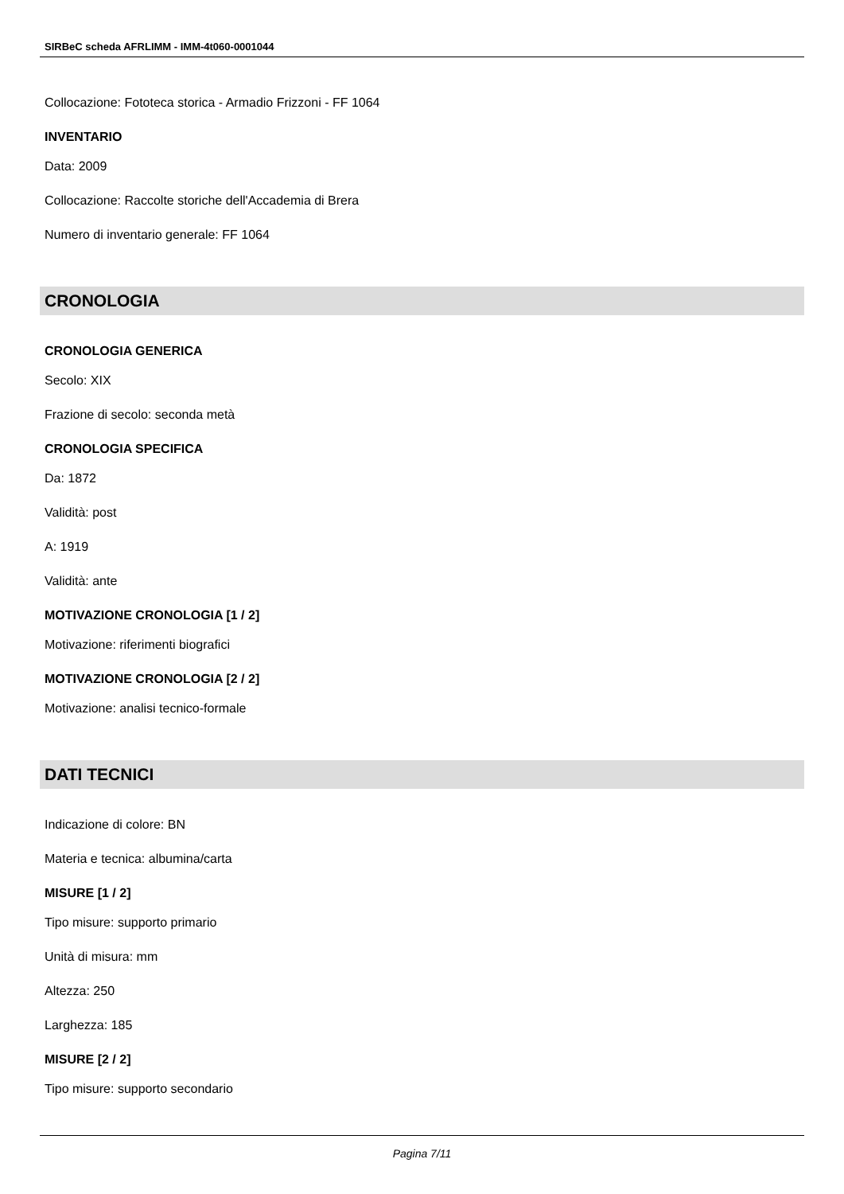SIRBeC scheda AFRLIMM - IMM-4t060-0001044
Collocazione: Fototeca storica - Armadio Frizzoni - FF 1064
INVENTARIO
Data: 2009
Collocazione: Raccolte storiche dell'Accademia di Brera
Numero di inventario generale: FF 1064
CRONOLOGIA
CRONOLOGIA GENERICA
Secolo: XIX
Frazione di secolo: seconda metà
CRONOLOGIA SPECIFICA
Da: 1872
Validità: post
A: 1919
Validità: ante
MOTIVAZIONE CRONOLOGIA [1 / 2]
Motivazione: riferimenti biografici
MOTIVAZIONE CRONOLOGIA [2 / 2]
Motivazione: analisi tecnico-formale
DATI TECNICI
Indicazione di colore: BN
Materia e tecnica: albumina/carta
MISURE [1 / 2]
Tipo misure: supporto primario
Unità di misura: mm
Altezza: 250
Larghezza: 185
MISURE [2 / 2]
Tipo misure: supporto secondario
Pagina 7/11